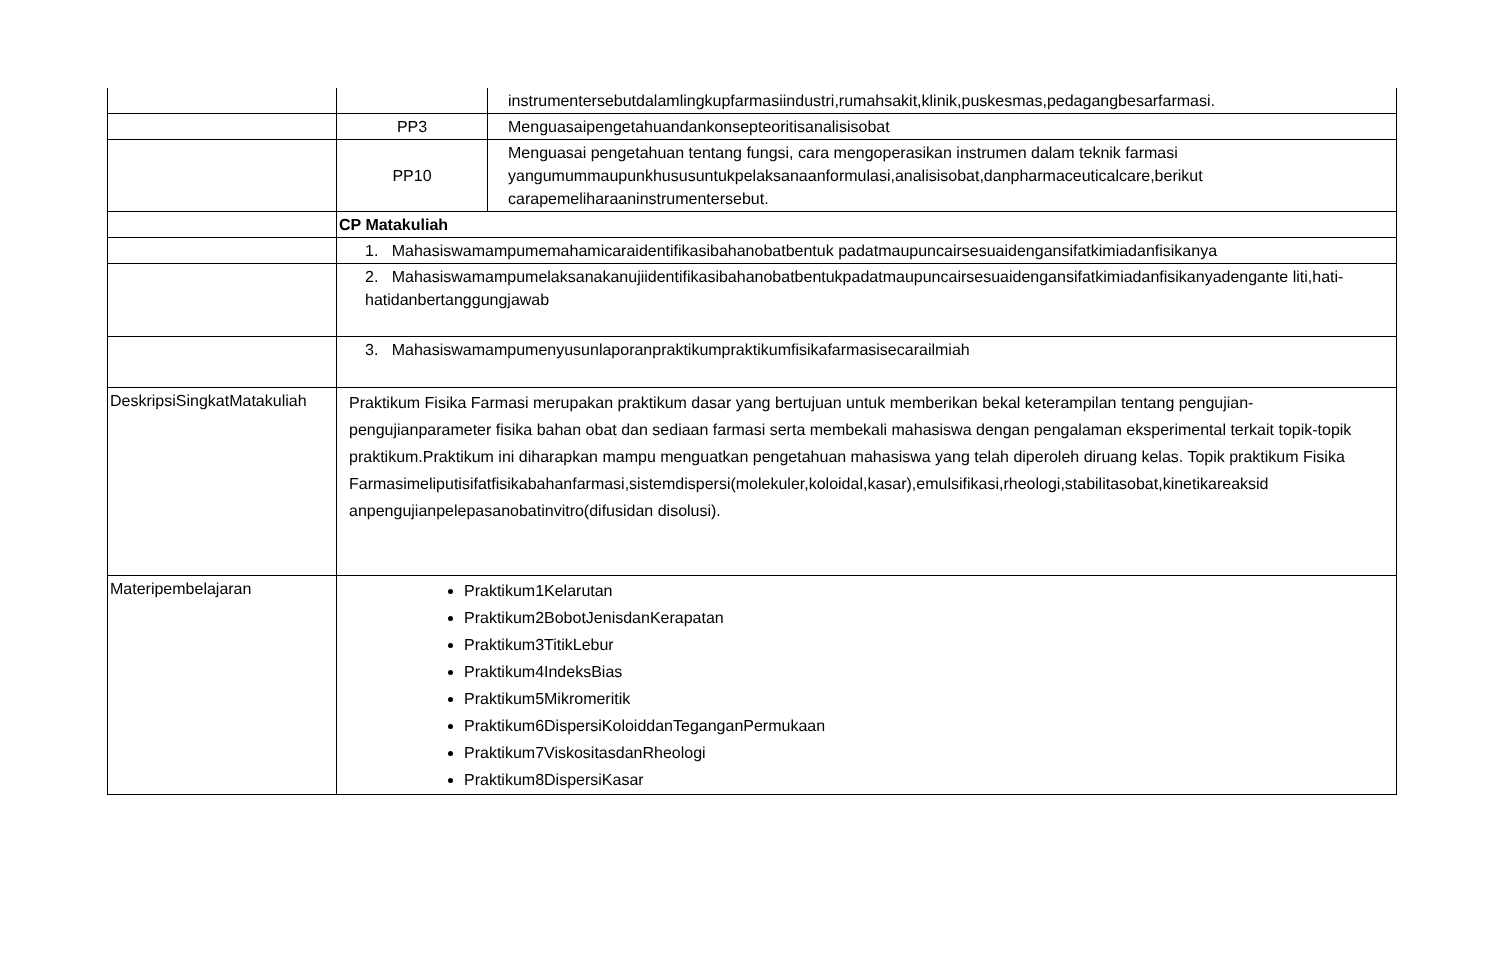| | | instrumentersebutdalamlingkupfarmasiindustri,rumahsakit,klinik,puskesmas,pedagangbesarfarmasi. |
| | PP3 | Menguasaipengetahuandankonsepteoritisanalisisobat |
| | PP10 | Menguasai pengetahuan tentang fungsi, cara mengoperasikan instrumen dalam teknik farmasi yangumummaupunkhususuntukpelaksanaanformulasi,analisisobat,danpharmaceuticalcare,berikut carapemeliharaaninstrumentersebut. |
| | CP Matakuliah | |
| | 1. Mahasiswamampumemahamicaraidentifikasibahanobatbentuk padatmaupuncairsesuaidengansifatkimiadanfisikanya | |
| | 2. Mahasiswamampumelaksanakanujiidentifikasibahanobatbentukpadatmaupuncairsesuaidengansifatkimiadanfisikanyadengante liti,hati-hatidanbertanggungjawab | |
| | 3. Mahasiswamampumenyusunlaporanpraktikumpraktikumfisikafarmasisecarailmiah | |
| DeskripsiSingkatMatakuliah | Praktikum Fisika Farmasi merupakan praktikum dasar yang bertujuan untuk memberikan bekal keterampilan tentang pengujian-pengujianparameter fisika bahan obat dan sediaan farmasi serta membekali mahasiswa dengan pengalaman eksperimental terkait topik-topik praktikum.Praktikum ini diharapkan mampu menguatkan pengetahuan mahasiswa yang telah diperoleh diruang kelas. Topik praktikum Fisika Farmasimeliputisifatfisikabahanfarmasi,sistemdispersi(molekuler,koloidal,kasar),emulsifikasi,rheologi,stabilitasobat,kinetikareaksid anpengujianpelepasanobatinvitro(difusidan disolusi). | |
| Materipembelajaran | Praktikum1Kelarutan Praktikum2BobotJenisdanKerapatan Praktikum3TitikLebur Praktikum4IndeksBias Praktikum5Mikromeritik Praktikum6DispersiKoloiddanTeganganPermukaan Praktikum7ViskositasdanRheologi Praktikum8DispersiKasar | |